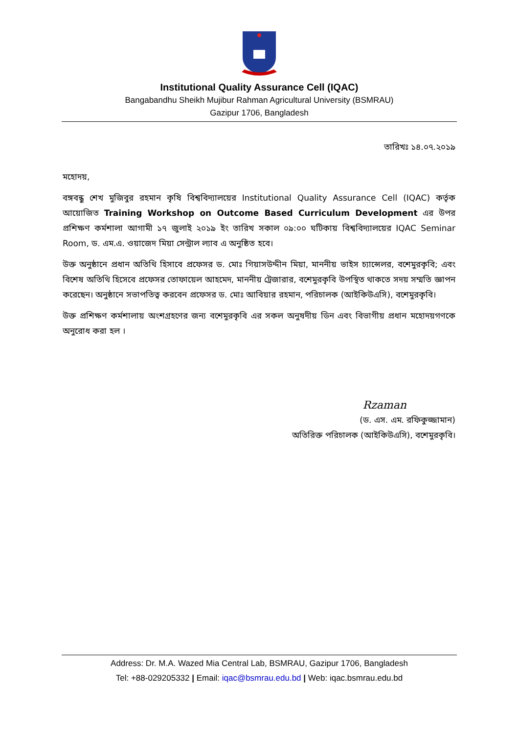Institutional Quality Assurance Cell (IQAC)
Bangabandhu Sheikh Mujibur Rahman Agricultural University (BSMRAU)
Gazipur 1706, Bangladesh
তারিখঃ ১৪.০৭.২০১৯
মহোদয়,
বঙ্গবন্ধু শেখ মুজিবুর রহমান কৃষি বিশ্ববিদ্যালয়ের Institutional Quality Assurance Cell (IQAC) কর্তৃক আয়োজিত Training Workshop on Outcome Based Curriculum Development এর উপর প্রশিক্ষণ কর্মশালা আগামী ১৭ জুলাই ২০১৯ ইং তারিখ সকাল ০৯:০০ ঘটিকায় বিশ্ববিদ্যালয়ের IQAC Seminar Room, ড. এম.এ. ওয়াজেদ মিয়া সেন্ট্রাল ল্যাব এ অনুষ্ঠিত হবে।
উক্ত অনুষ্ঠানে প্রধান অতিথি হিসাবে প্রফেসর ড. মোঃ গিয়াসউদ্দীন মিয়া, মাননীয় ভাইস চ্যান্সেলর, বশেমুরকৃবি; এবং বিশেষ অতিথি হিসেবে প্রফেসর তোফায়েল আহমেদ, মাননীয় ট্রেজারার, বশেমুরকৃবি উপস্থিত থাকতে সদয় সম্মতি জ্ঞাপন করেছেন। অনুষ্ঠানে সভাপতিত্ব করবেন প্রফেসর ড. মোঃ আবিয়ার রহমান, পরিচালক (আইকিউএসি), বশেমুরকৃবি।
উক্ত প্রশিক্ষণ কর্মশালায় অংশগ্রহণের জন্য বশেমুরকৃবি এর সকল অনুষদীয় ডিন এবং বিভাগীয় প্রধান মহোদয়গণকে অনুরোধ করা হল ।
Rzaman
(ড. এস. এম. রফিকুজ্জামান)
অতিরিক্ত পরিচালক (আইকিউএসি), বশেমুরকৃবি।
Address: Dr. M.A. Wazed Mia Central Lab, BSMRAU, Gazipur 1706, Bangladesh
Tel: +88-029205332 | Email: iqac@bsmrau.edu.bd | Web: iqac.bsmrau.edu.bd